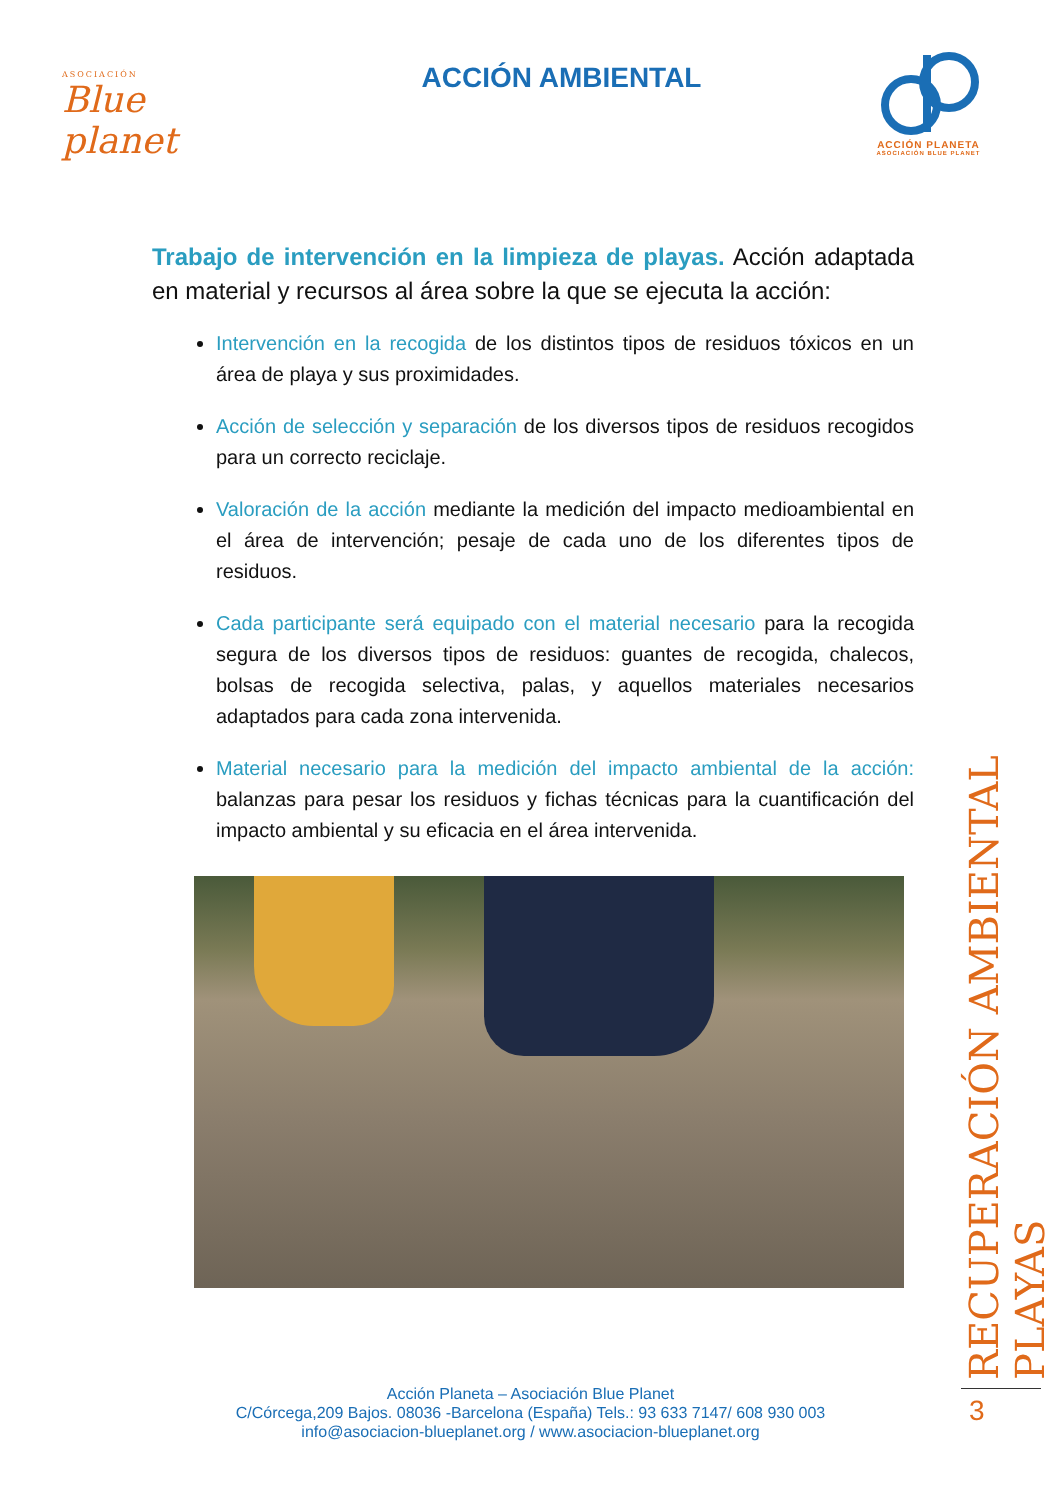ASOCIACIÓN
Blue planet
ACCIÓN AMBIENTAL
ACCIÓN PLANETA
ASOCIACIÓN BLUE PLANET
Trabajo de intervención en la limpieza de playas. Acción adaptada en material y recursos al área sobre la que se ejecuta la acción:
Intervención en la recogida de los distintos tipos de residuos tóxicos en un área de playa y sus proximidades.
Acción de selección y separación de los diversos tipos de residuos recogidos para un correcto reciclaje.
Valoración de la acción mediante la medición del impacto medioambiental en el área de intervención; pesaje de cada uno de los diferentes tipos de residuos.
Cada participante será equipado con el material necesario para la recogida segura de los diversos tipos de residuos: guantes de recogida, chalecos, bolsas de recogida selectiva, palas, y aquellos materiales necesarios adaptados para cada zona intervenida.
Material necesario para la medición del impacto ambiental de la acción: balanzas para pesar los residuos y fichas técnicas para la cuantificación del impacto ambiental y su eficacia en el área intervenida.
RECUPERACIÓN AMBIENTAL PLAYAS
3
Acción Planeta – Asociación Blue Planet
C/Córcega,209 Bajos. 08036 -Barcelona (España) Tels.: 93 633 7147/ 608 930 003
info@asociacion-blueplanet.org / www.asociacion-blueplanet.org